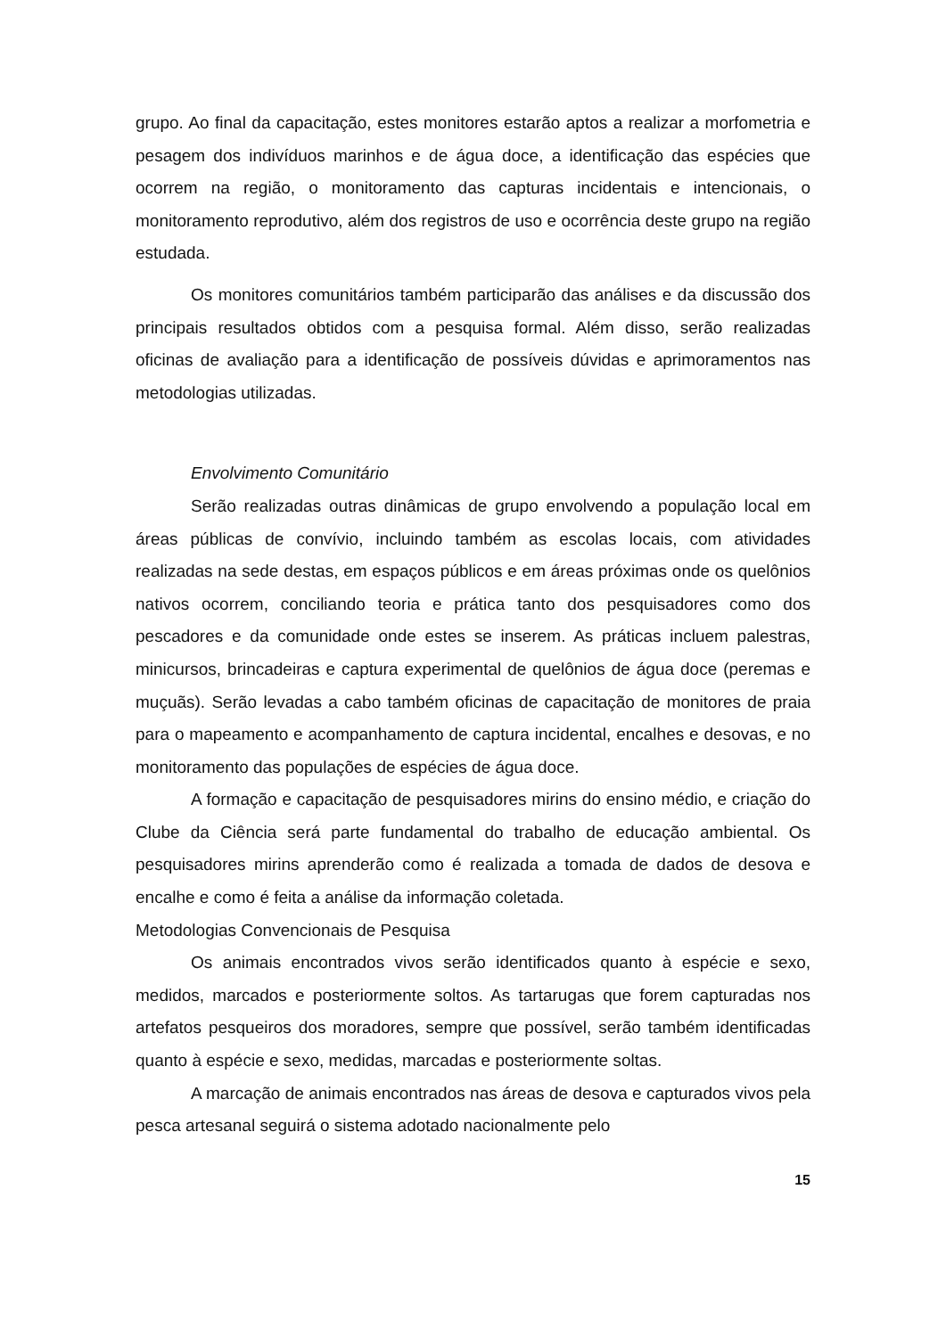grupo. Ao final da capacitação, estes monitores estarão aptos a realizar a morfometria e pesagem dos indivíduos marinhos e de água doce, a identificação das espécies que ocorrem na região, o monitoramento das capturas incidentais e intencionais, o monitoramento reprodutivo, além dos registros de uso e ocorrência deste grupo na região estudada.
Os monitores comunitários também participarão das análises e da discussão dos principais resultados obtidos com a pesquisa formal. Além disso, serão realizadas oficinas de avaliação para a identificação de possíveis dúvidas e aprimoramentos nas metodologias utilizadas.
Envolvimento Comunitário
Serão realizadas outras dinâmicas de grupo envolvendo a população local em áreas públicas de convívio, incluindo também as escolas locais, com atividades realizadas na sede destas, em espaços públicos e em áreas próximas onde os quelônios nativos ocorrem, conciliando teoria e prática tanto dos pesquisadores como dos pescadores e da comunidade onde estes se inserem. As práticas incluem palestras, minicursos, brincadeiras e captura experimental de quelônios de água doce (peremas e muçuãs). Serão levadas a cabo também oficinas de capacitação de monitores de praia para o mapeamento e acompanhamento de captura incidental, encalhes e desovas, e no monitoramento das populações de espécies de água doce.
A formação e capacitação de pesquisadores mirins do ensino médio, e criação do Clube da Ciência será parte fundamental do trabalho de educação ambiental. Os pesquisadores mirins aprenderão como é realizada a tomada de dados de desova e encalhe e como é feita a análise da informação coletada.
Metodologias Convencionais de Pesquisa
Os animais encontrados vivos serão identificados quanto à espécie e sexo, medidos, marcados e posteriormente soltos. As tartarugas que forem capturadas nos artefatos pesqueiros dos moradores, sempre que possível, serão também identificadas quanto à espécie e sexo, medidas, marcadas e posteriormente soltas.
A marcação de animais encontrados nas áreas de desova e capturados vivos pela pesca artesanal seguirá o sistema adotado nacionalmente pelo
15